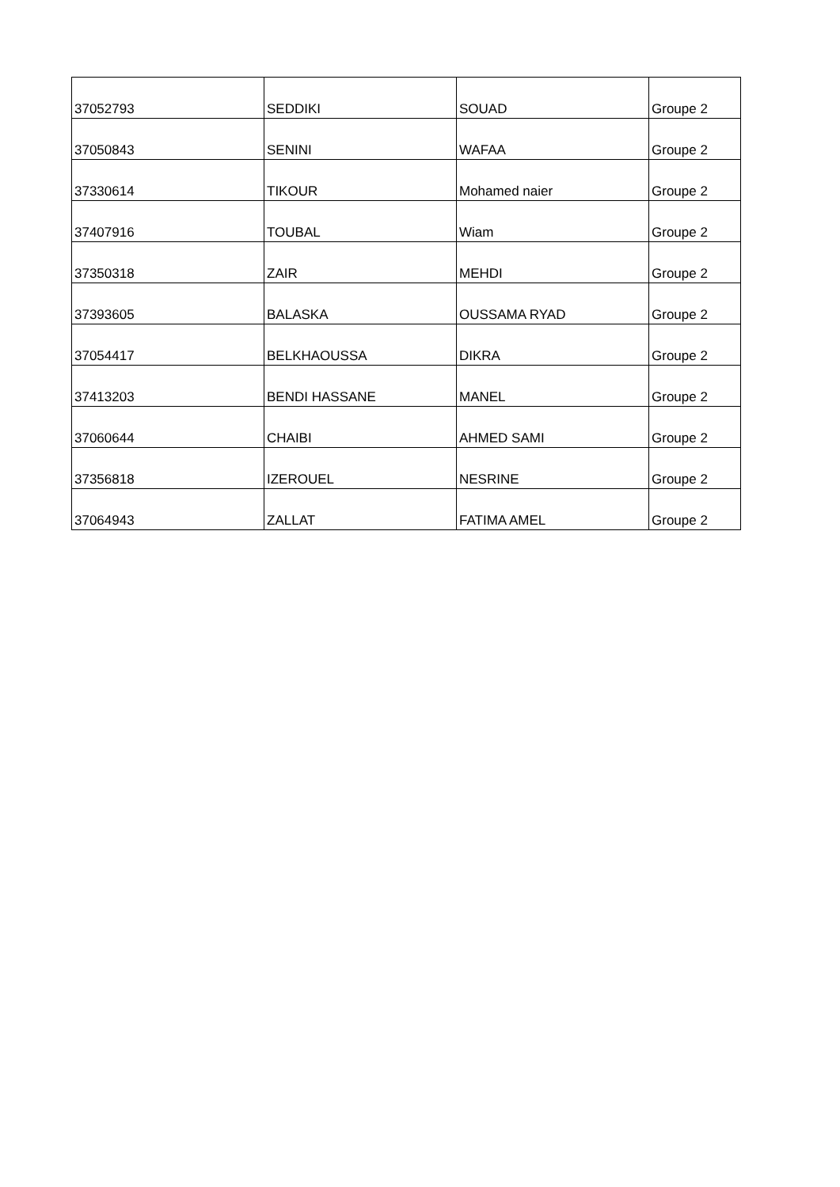| 37052793 | SEDDIKI | SOUAD | Groupe 2 |
| 37050843 | SENINI | WAFAA | Groupe 2 |
| 37330614 | TIKOUR | Mohamed naier | Groupe 2 |
| 37407916 | TOUBAL | Wiam | Groupe 2 |
| 37350318 | ZAIR | MEHDI | Groupe 2 |
| 37393605 | BALASKA | OUSSAMA RYAD | Groupe 2 |
| 37054417 | BELKHAOUSSA | DIKRA | Groupe 2 |
| 37413203 | BENDI HASSANE | MANEL | Groupe 2 |
| 37060644 | CHAIBI | AHMED SAMI | Groupe 2 |
| 37356818 | IZEROUEL | NESRINE | Groupe 2 |
| 37064943 | ZALLAT | FATIMA AMEL | Groupe 2 |